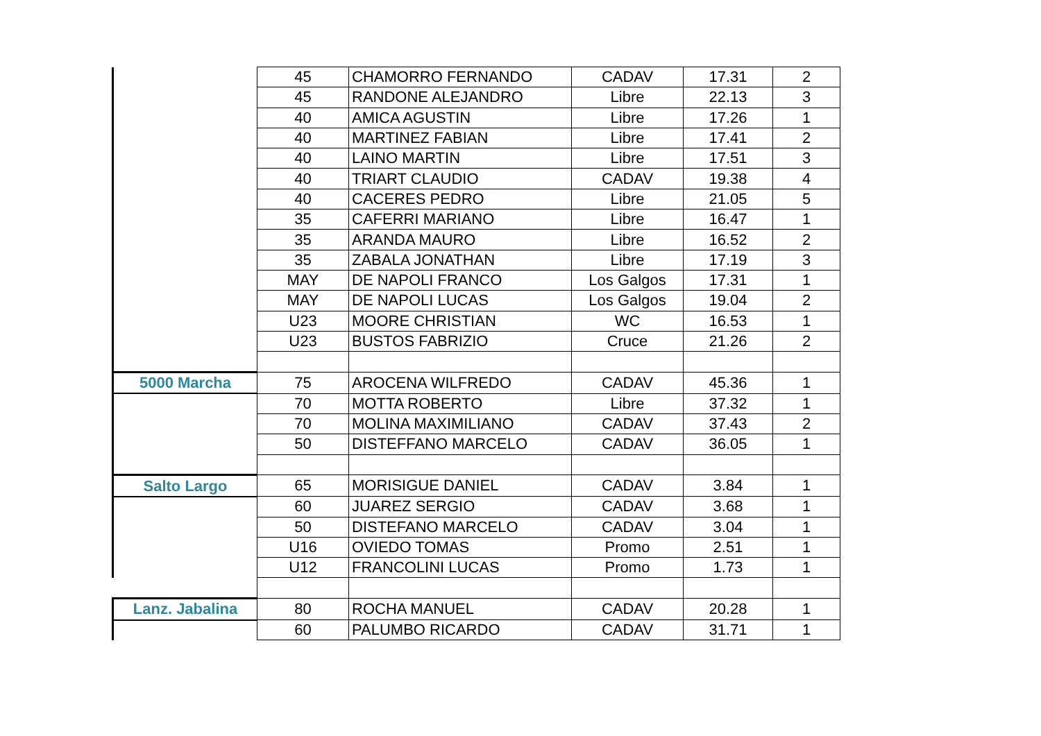| | 45 | CHAMORRO FERNANDO | CADAV | 17.31 | 2 |
| | 45 | RANDONE ALEJANDRO | Libre | 22.13 | 3 |
| | 40 | AMICA AGUSTIN | Libre | 17.26 | 1 |
| | 40 | MARTINEZ FABIAN | Libre | 17.41 | 2 |
| | 40 | LAINO MARTIN | Libre | 17.51 | 3 |
| | 40 | TRIART CLAUDIO | CADAV | 19.38 | 4 |
| | 40 | CACERES PEDRO | Libre | 21.05 | 5 |
| | 35 | CAFERRI MARIANO | Libre | 16.47 | 1 |
| | 35 | ARANDA MAURO | Libre | 16.52 | 2 |
| | 35 | ZABALA JONATHAN | Libre | 17.19 | 3 |
| | MAY | DE NAPOLI FRANCO | Los Galgos | 17.31 | 1 |
| | MAY | DE NAPOLI LUCAS | Los Galgos | 19.04 | 2 |
| | U23 | MOORE CHRISTIAN | WC | 16.53 | 1 |
| | U23 | BUSTOS FABRIZIO | Cruce | 21.26 | 2 |
| 5000 Marcha | 75 | AROCENA WILFREDO | CADAV | 45.36 | 1 |
| | 70 | MOTTA ROBERTO | Libre | 37.32 | 1 |
| | 70 | MOLINA MAXIMILIANO | CADAV | 37.43 | 2 |
| | 50 | DISTEFFANO MARCELO | CADAV | 36.05 | 1 |
| Salto Largo | 65 | MORISIGUE DANIEL | CADAV | 3.84 | 1 |
| | 60 | JUAREZ SERGIO | CADAV | 3.68 | 1 |
| | 50 | DISTEFANO MARCELO | CADAV | 3.04 | 1 |
| | U16 | OVIEDO TOMAS | Promo | 2.51 | 1 |
| | U12 | FRANCOLINI LUCAS | Promo | 1.73 | 1 |
| Lanz. Jabalina | 80 | ROCHA MANUEL | CADAV | 20.28 | 1 |
| | 60 | PALUMBO RICARDO | CADAV | 31.71 | 1 |